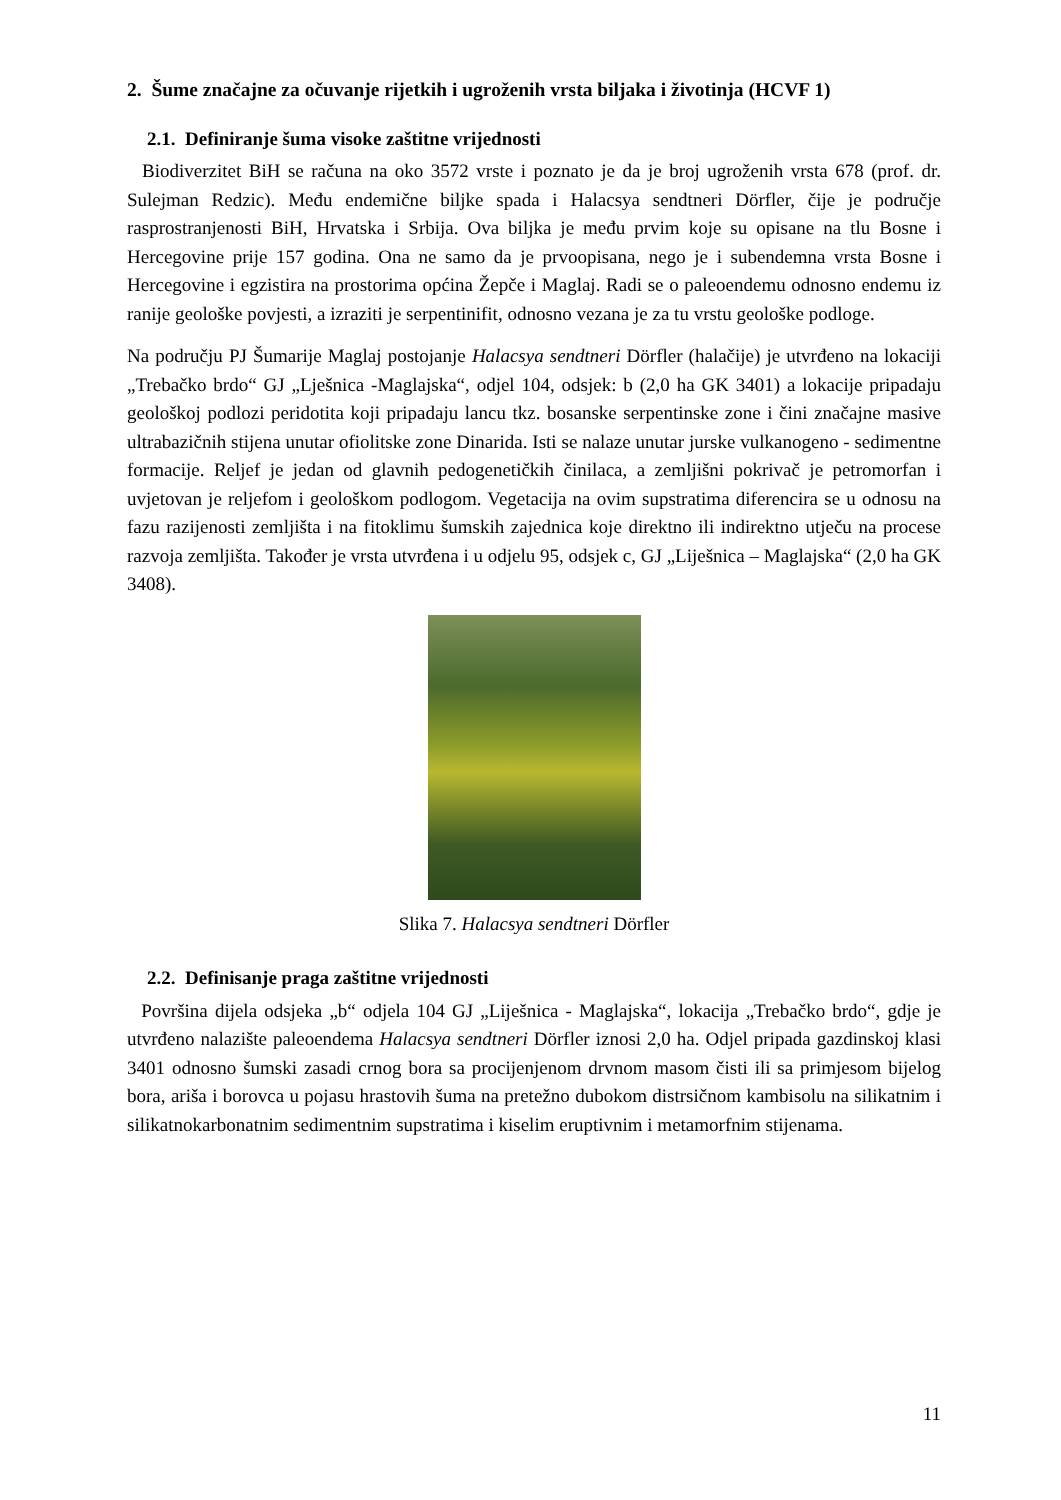2. Šume značajne za očuvanje rijetkih i ugroženih vrsta biljaka i životinja (HCVF 1)
2.1. Definiranje šuma visoke zaštitne vrijednosti
Biodiverzitet BiH se računa na oko 3572 vrste i poznato je da je broj ugroženih vrsta 678 (prof. dr. Sulejman Redzic). Među endemične biljke spada i Halacsya sendtneri Dörfler, čije je područje rasprostranjenosti BiH, Hrvatska i Srbija. Ova biljka je među prvim koje su opisane na tlu Bosne i Hercegovine prije 157 godina. Ona ne samo da je prvoopisana, nego je i subendemna vrsta Bosne i Hercegovine i egzistira na prostorima općina Žepče i Maglaj. Radi se o paleoendemu odnosno endemu iz ranije geološke povjesti, a izraziti je serpentinifit, odnosno vezana je za tu vrstu geološke podloge.
Na području PJ Šumarije Maglaj postojanje Halacsya sendtneri Dörfler (halačije) je utvrđeno na lokaciji „Trebačko brdo“ GJ „Lješnica -Maglajska“, odjel 104, odsjek: b (2,0 ha GK 3401) a lokacije pripadaju geološkoj podlozi peridotita koji pripadaju lancu tkz. bosanske serpentinske zone i čini značajne masive ultrabazičnih stijena unutar ofiolitske zone Dinarida. Isti se nalaze unutar jurske vulkanogeno - sedimentne formacije. Reljef je jedan od glavnih pedogenetičkih činilaca, a zemljišni pokrivač je petromorfan i uvjetovan je reljefom i geološkom podlogom. Vegetacija na ovim supstratima diferencira se u odnosu na fazu razijenosti zemljišta i na fitoklimu šumskih zajednica koje direktno ili indirektno utječu na procese razvoja zemljišta. Također je vrsta utvrđena i u odjelu 95, odsjek c, GJ „Liješnica – Maglajska“ (2,0 ha GK 3408).
Slika 7. Halacsya sendtneri Dörfler
2.2. Definisanje praga zaštitne vrijednosti
Površina dijela odsjeka „b“ odjela 104 GJ „Liješnica - Maglajska“, lokacija „Trebačko brdo“, gdje je utvrđeno nalazište paleoendema Halacsya sendtneri Dörfler iznosi 2,0 ha. Odjel pripada gazdinskoj klasi 3401 odnosno šumski zasadi crnog bora sa procijenjenom drvnom masom čisti ili sa primjesom bijelog bora, ariša i borovca u pojasu hrastovih šuma na pretežno dubokom distrsičnom kambisolu na silikatnim i silikatnokarbonatnim sedimentnim supstratima i kiselim eruptivnim i metamorfnim stijenama.
11